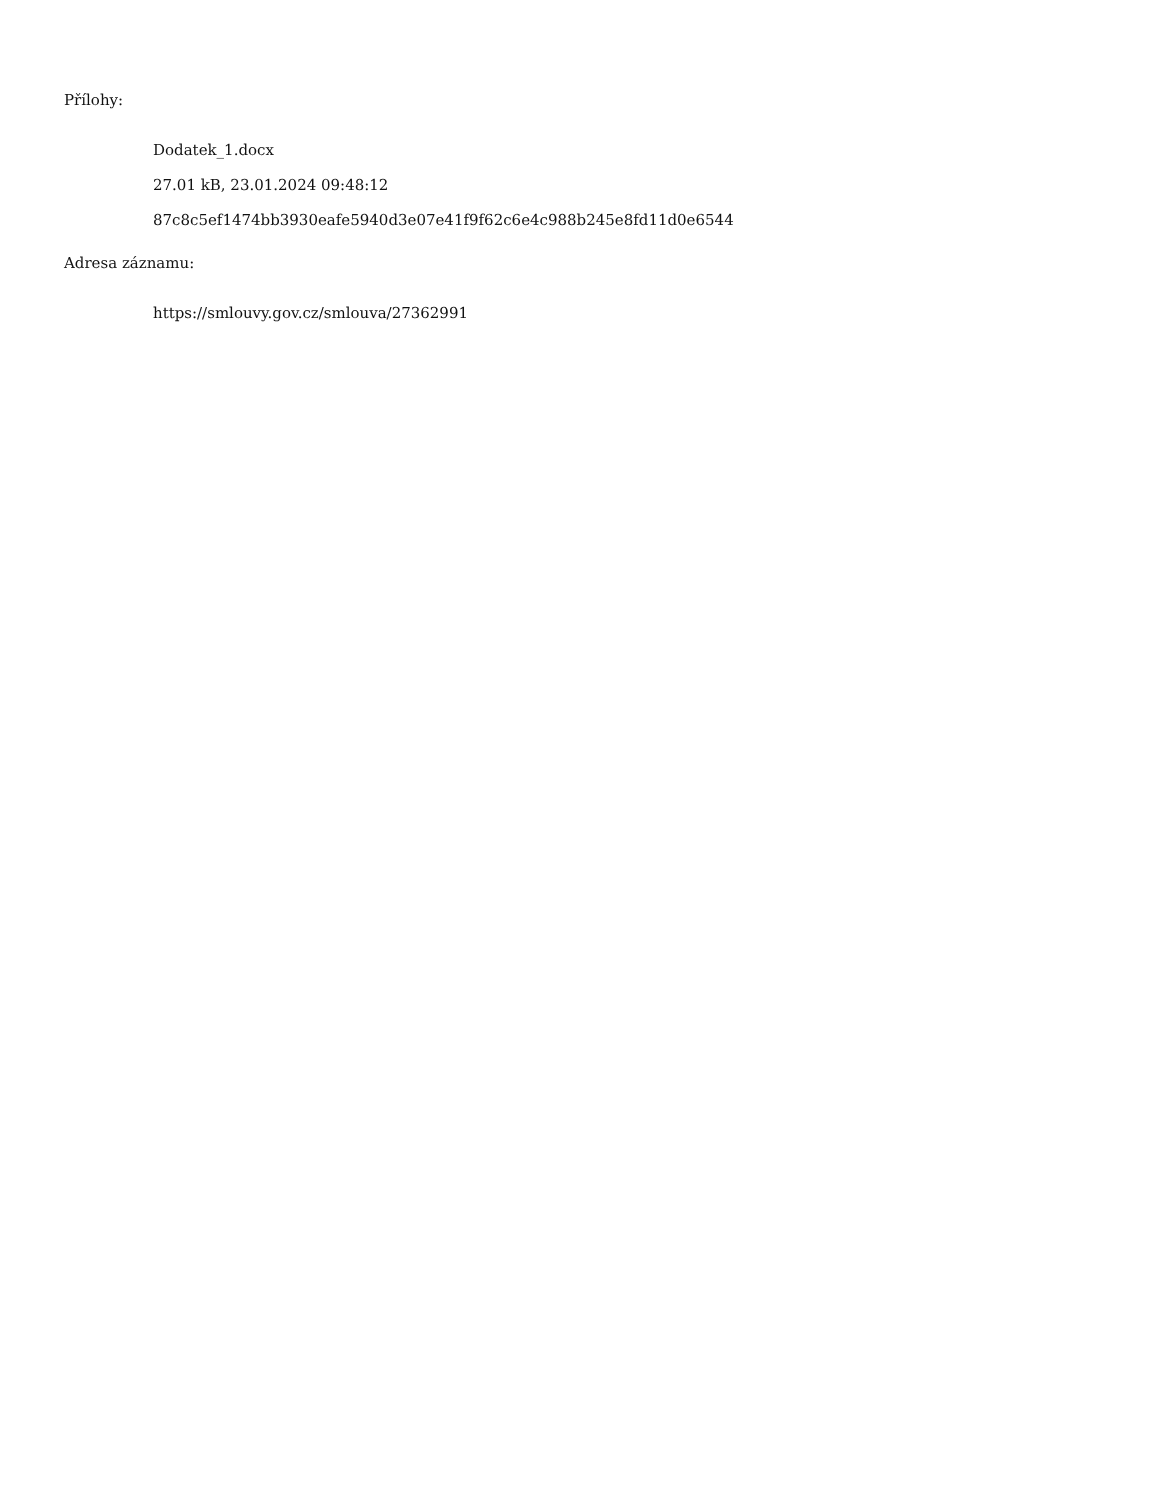Přílohy:
Dodatek_1.docx
27.01 kB, 23.01.2024 09:48:12
87c8c5ef1474bb3930eafe5940d3e07e41f9f62c6e4c988b245e8fd11d0e6544
Adresa záznamu:
https://smlouvy.gov.cz/smlouva/27362991